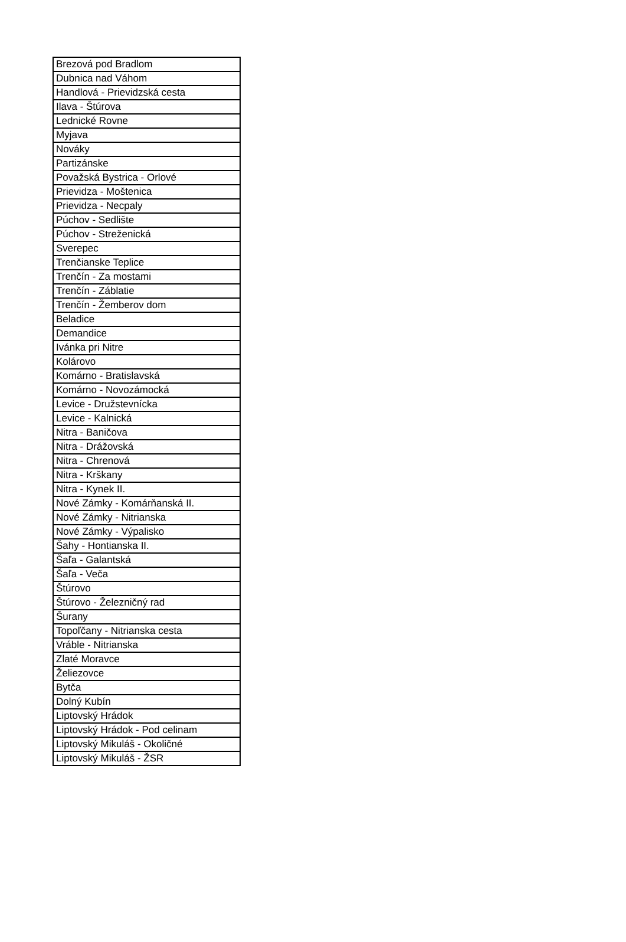| Brezová pod Bradlom |
| Dubnica nad Váhom |
| Handlová - Prievidzská cesta |
| Ilava - Štúrova |
| Lednické Rovne |
| Myjava |
| Nováky |
| Partizánske |
| Považská Bystrica - Orlové |
| Prievidza - Moštenica |
| Prievidza - Necpaly |
| Púchov - Sedlište |
| Púchov - Streženická |
| Sverepec |
| Trenčianske Teplice |
| Trenčín - Za mostami |
| Trenčín - Záblatie |
| Trenčín - Žemberov dom |
| Beladice |
| Demandice |
| Ivánka pri Nitre |
| Kolárovo |
| Komárno - Bratislavská |
| Komárno - Novozámocká |
| Levice - Družstevnícka |
| Levice - Kalnická |
| Nitra - Baničova |
| Nitra - Drážovská |
| Nitra - Chrenová |
| Nitra - Krškany |
| Nitra - Kynek II. |
| Nové Zámky - Komárňanská II. |
| Nové Zámky - Nitrianska |
| Nové Zámky - Výpalisko |
| Šahy - Hontianska II. |
| Šaľa - Galantská |
| Šaľa - Veča |
| Štúrovo |
| Štúrovo - Železničný rad |
| Šurany |
| Topoľčany - Nitrianska cesta |
| Vráble - Nitrianska |
| Zlaté Moravce |
| Želiezovce |
| Bytča |
| Dolný Kubín |
| Liptovský Hrádok |
| Liptovský Hrádok - Pod celinam |
| Liptovský Mikuláš - Okoličné |
| Liptovský Mikuláš - ŽSR |